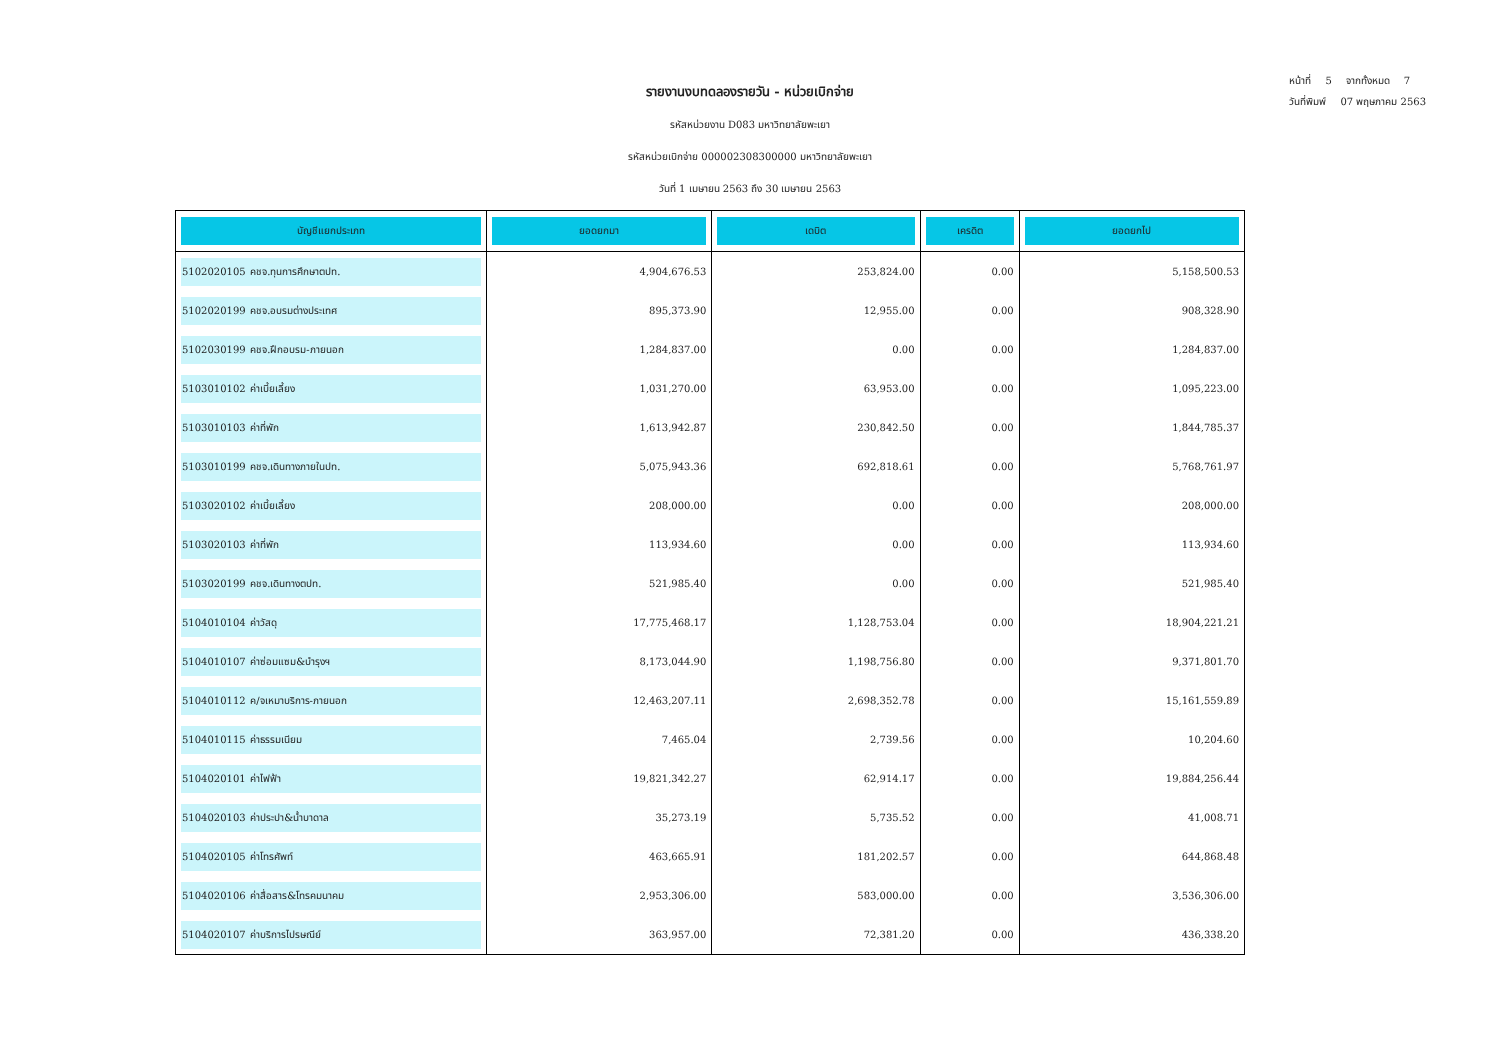หน้าที่ 5 จากทั้งหมด 7
วันที่พิมพ์ 07 พฤษภาคม 2563
รายงานงบทดลองรายวัน - หน่วยเบิกจ่าย
รหัสหน่วยงาน D083 มหาวิทยาลัยพะเยา
รหัสหน่วยเบิกจ่าย 000002308300000 มหาวิทยาลัยพะเยา
วันที่ 1 เมษายน 2563 ถึง 30 เมษายน 2563
| บัญชีแยกประเภท | ยอดยกมา | เดบิต | เครดิต | ยอดยกไป |
| --- | --- | --- | --- | --- |
| 5102020105 คชจ.ทุนการศึกษาตปท. | 4,904,676.53 | 253,824.00 | 0.00 | 5,158,500.53 |
| 5102020199 คชจ.อบรมต่างประเทศ | 895,373.90 | 12,955.00 | 0.00 | 908,328.90 |
| 5102030199 คชจ.ฝึกอบรม-ภายนอก | 1,284,837.00 | 0.00 | 0.00 | 1,284,837.00 |
| 5103010102 ค่าเบี้ยเลี้ยง | 1,031,270.00 | 63,953.00 | 0.00 | 1,095,223.00 |
| 5103010103 ค่าที่พัก | 1,613,942.87 | 230,842.50 | 0.00 | 1,844,785.37 |
| 5103010199 คชจ.เดินทางภายในปท. | 5,075,943.36 | 692,818.61 | 0.00 | 5,768,761.97 |
| 5103020102 ค่าเบี้ยเลี้ยง | 208,000.00 | 0.00 | 0.00 | 208,000.00 |
| 5103020103 ค่าที่พัก | 113,934.60 | 0.00 | 0.00 | 113,934.60 |
| 5103020199 คชจ.เดินทางตปท. | 521,985.40 | 0.00 | 0.00 | 521,985.40 |
| 5104010104 ค่าวัสดุ | 17,775,468.17 | 1,128,753.04 | 0.00 | 18,904,221.21 |
| 5104010107 ค่าซ่อมแซม&บำรุงฯ | 8,173,044.90 | 1,198,756.80 | 0.00 | 9,371,801.70 |
| 5104010112 ค/จเหมาบริการ-ภายนอก | 12,463,207.11 | 2,698,352.78 | 0.00 | 15,161,559.89 |
| 5104010115 ค่าธรรมเนียม | 7,465.04 | 2,739.56 | 0.00 | 10,204.60 |
| 5104020101 ค่าไฟฟ้า | 19,821,342.27 | 62,914.17 | 0.00 | 19,884,256.44 |
| 5104020103 ค่าประปา&น้ำบาดาล | 35,273.19 | 5,735.52 | 0.00 | 41,008.71 |
| 5104020105 ค่าโทรศัพท์ | 463,665.91 | 181,202.57 | 0.00 | 644,868.48 |
| 5104020106 ค่าสื่อสาร&โทรคมนาคม | 2,953,306.00 | 583,000.00 | 0.00 | 3,536,306.00 |
| 5104020107 ค่าบริการไปรษณีย์ | 363,957.00 | 72,381.20 | 0.00 | 436,338.20 |